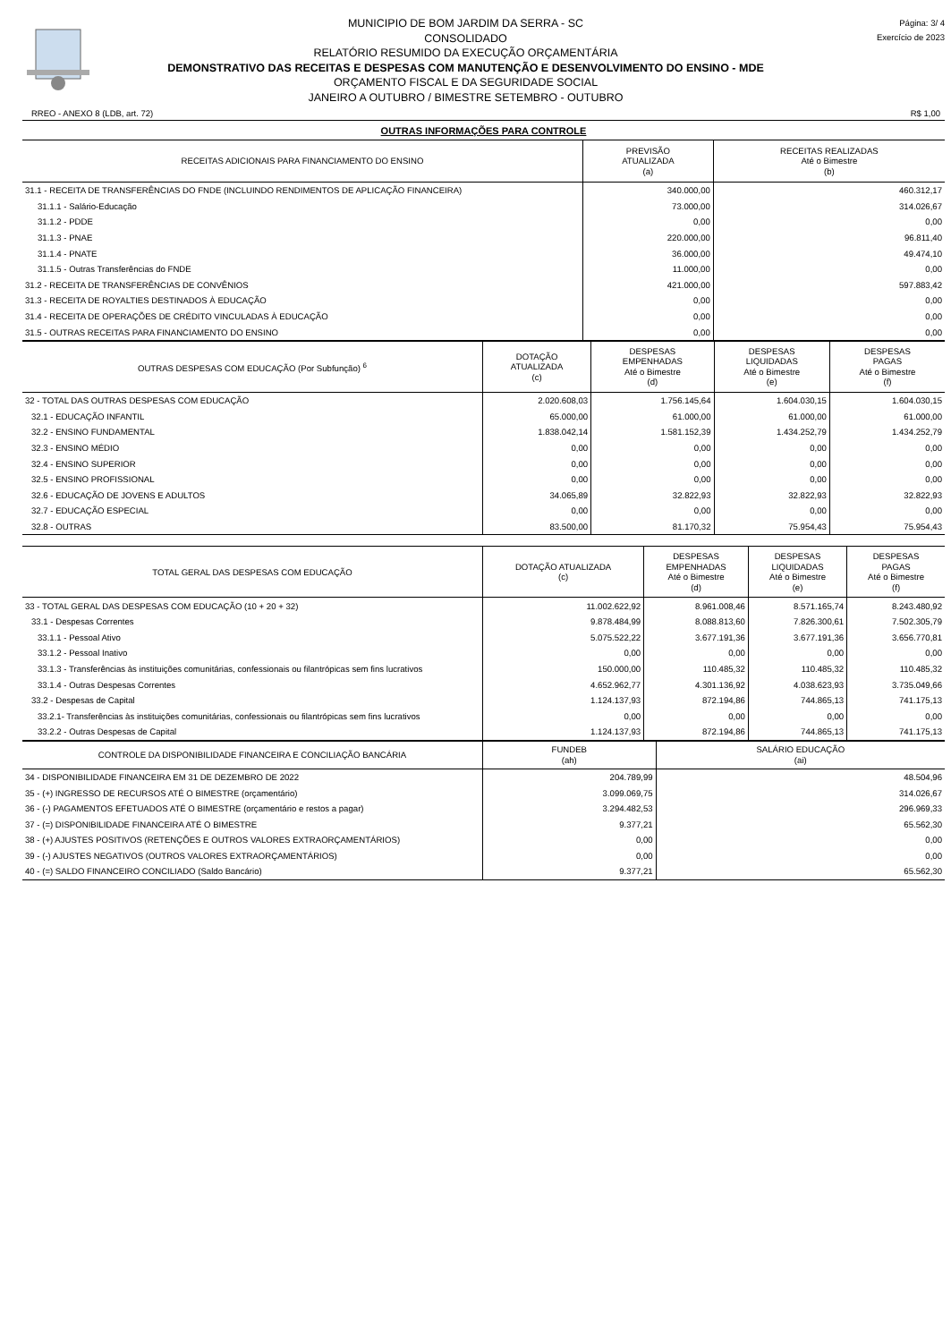MUNICIPIO DE BOM JARDIM DA SERRA - SC
CONSOLIDADO
RELATÓRIO RESUMIDO DA EXECUÇÃO ORÇAMENTÁRIA
DEMONSTRATIVO DAS RECEITAS E DESPESAS COM MANUTENÇÃO E DESENVOLVIMENTO DO ENSINO - MDE
ORÇAMENTO FISCAL E DA SEGURIDADE SOCIAL
JANEIRO A OUTUBRO / BIMESTRE SETEMBRO - OUTUBRO
Página: 3/ 4
Exercício de 2023
RREO - ANEXO 8 (LDB, art. 72) R$ 1,00
OUTRAS INFORMAÇÕES PARA CONTROLE
| RECEITAS ADICIONAIS PARA FINANCIAMENTO DO ENSINO | PREVISÃO ATUALIZADA (a) | RECEITAS REALIZADAS Até o Bimestre (b) |
| --- | --- | --- |
| 31.1 - RECEITA DE TRANSFERÊNCIAS DO FNDE (INCLUINDO RENDIMENTOS DE APLICAÇÃO FINANCEIRA) | 340.000,00 | 460.312,17 |
| 31.1.1 - Salário-Educação | 73.000,00 | 314.026,67 |
| 31.1.2 - PDDE | 0,00 | 0,00 |
| 31.1.3 - PNAE | 220.000,00 | 96.811,40 |
| 31.1.4 - PNATE | 36.000,00 | 49.474,10 |
| 31.1.5 - Outras Transferências do FNDE | 11.000,00 | 0,00 |
| 31.2 - RECEITA DE TRANSFERÊNCIAS DE CONVÊNIOS | 421.000,00 | 597.883,42 |
| 31.3 - RECEITA DE ROYALTIES DESTINADOS À EDUCAÇÃO | 0,00 | 0,00 |
| 31.4 - RECEITA DE OPERAÇÕES DE CRÉDITO VINCULADAS À EDUCAÇÃO | 0,00 | 0,00 |
| 31.5 - OUTRAS RECEITAS PARA FINANCIAMENTO DO ENSINO | 0,00 | 0,00 |
| OUTRAS DESPESAS COM EDUCAÇÃO (Por Subfunção) <sup>6</sup> | DOTAÇÃO ATUALIZADA (c) | DESPESAS EMPENHADAS Até o Bimestre (d) | DESPESAS LIQUIDADAS Até o Bimestre (e) | DESPESAS PAGAS Até o Bimestre (f) |
| --- | --- | --- | --- | --- |
| 32 - TOTAL DAS OUTRAS DESPESAS COM EDUCAÇÃO | 2.020.608,03 | 1.756.145,64 | 1.604.030,15 | 1.604.030,15 |
| 32.1 - EDUCAÇÃO INFANTIL | 65.000,00 | 61.000,00 | 61.000,00 | 61.000,00 |
| 32.2 - ENSINO FUNDAMENTAL | 1.838.042,14 | 1.581.152,39 | 1.434.252,79 | 1.434.252,79 |
| 32.3 - ENSINO MÉDIO | 0,00 | 0,00 | 0,00 | 0,00 |
| 32.4 - ENSINO SUPERIOR | 0,00 | 0,00 | 0,00 | 0,00 |
| 32.5 - ENSINO PROFISSIONAL | 0,00 | 0,00 | 0,00 | 0,00 |
| 32.6 - EDUCAÇÃO DE JOVENS E ADULTOS | 34.065,89 | 32.822,93 | 32.822,93 | 32.822,93 |
| 32.7 - EDUCAÇÃO ESPECIAL | 0,00 | 0,00 | 0,00 | 0,00 |
| 32.8 - OUTRAS | 83.500,00 | 81.170,32 | 75.954,43 | 75.954,43 |
| TOTAL GERAL DAS DESPESAS COM EDUCAÇÃO | DOTAÇÃO ATUALIZADA (c) | DESPESAS EMPENHADAS Até o Bimestre (d) | DESPESAS LIQUIDADAS Até o Bimestre (e) | DESPESAS PAGAS Até o Bimestre (f) |
| --- | --- | --- | --- | --- |
| 33 - TOTAL GERAL DAS DESPESAS COM EDUCAÇÃO (10 + 20 + 32) | 11.002.622,92 | 8.961.008,46 | 8.571.165,74 | 8.243.480,92 |
| 33.1 - Despesas Correntes | 9.878.484,99 | 8.088.813,60 | 7.826.300,61 | 7.502.305,79 |
| 33.1.1 - Pessoal Ativo | 5.075.522,22 | 3.677.191,36 | 3.677.191,36 | 3.656.770,81 |
| 33.1.2 - Pessoal Inativo | 0,00 | 0,00 | 0,00 | 0,00 |
| 33.1.3 - Transferências às instituições comunitárias, confessionais ou filantrópicas sem fins lucrativos | 150.000,00 | 110.485,32 | 110.485,32 | 110.485,32 |
| 33.1.4 - Outras Despesas Correntes | 4.652.962,77 | 4.301.136,92 | 4.038.623,93 | 3.735.049,66 |
| 33.2 - Despesas de Capital | 1.124.137,93 | 872.194,86 | 744.865,13 | 741.175,13 |
| 33.2.1- Transferências às instituições comunitárias, confessionais ou filantrópicas sem fins lucrativos | 0,00 | 0,00 | 0,00 | 0,00 |
| 33.2.2 - Outras Despesas de Capital | 1.124.137,93 | 872.194,86 | 744.865,13 | 741.175,13 |
| CONTROLE DA DISPONIBILIDADE FINANCEIRA E CONCILIAÇÃO BANCÁRIA | FUNDEB (ah) | SALÁRIO EDUCAÇÃO (ai) |
| --- | --- | --- |
| 34 - DISPONIBILIDADE FINANCEIRA EM 31 DE DEZEMBRO DE 2022 | 204.789,99 | 48.504,96 |
| 35 - (+) INGRESSO DE RECURSOS ATÉ O BIMESTRE (orçamentário) | 3.099.069,75 | 314.026,67 |
| 36 - (-) PAGAMENTOS EFETUADOS ATÉ O BIMESTRE (orçamentário e restos a pagar) | 3.294.482,53 | 296.969,33 |
| 37 - (=) DISPONIBILIDADE FINANCEIRA ATÉ O BIMESTRE | 9.377,21 | 65.562,30 |
| 38 - (+) AJUSTES POSITIVOS (RETENÇÕES E OUTROS VALORES EXTRAORÇAMENTÁRIOS) | 0,00 | 0,00 |
| 39 - (-) AJUSTES NEGATIVOS (OUTROS VALORES EXTRAORÇAMENTÁRIOS) | 0,00 | 0,00 |
| 40 - (=) SALDO FINANCEIRO CONCILIADO (Saldo Bancário) | 9.377,21 | 65.562,30 |